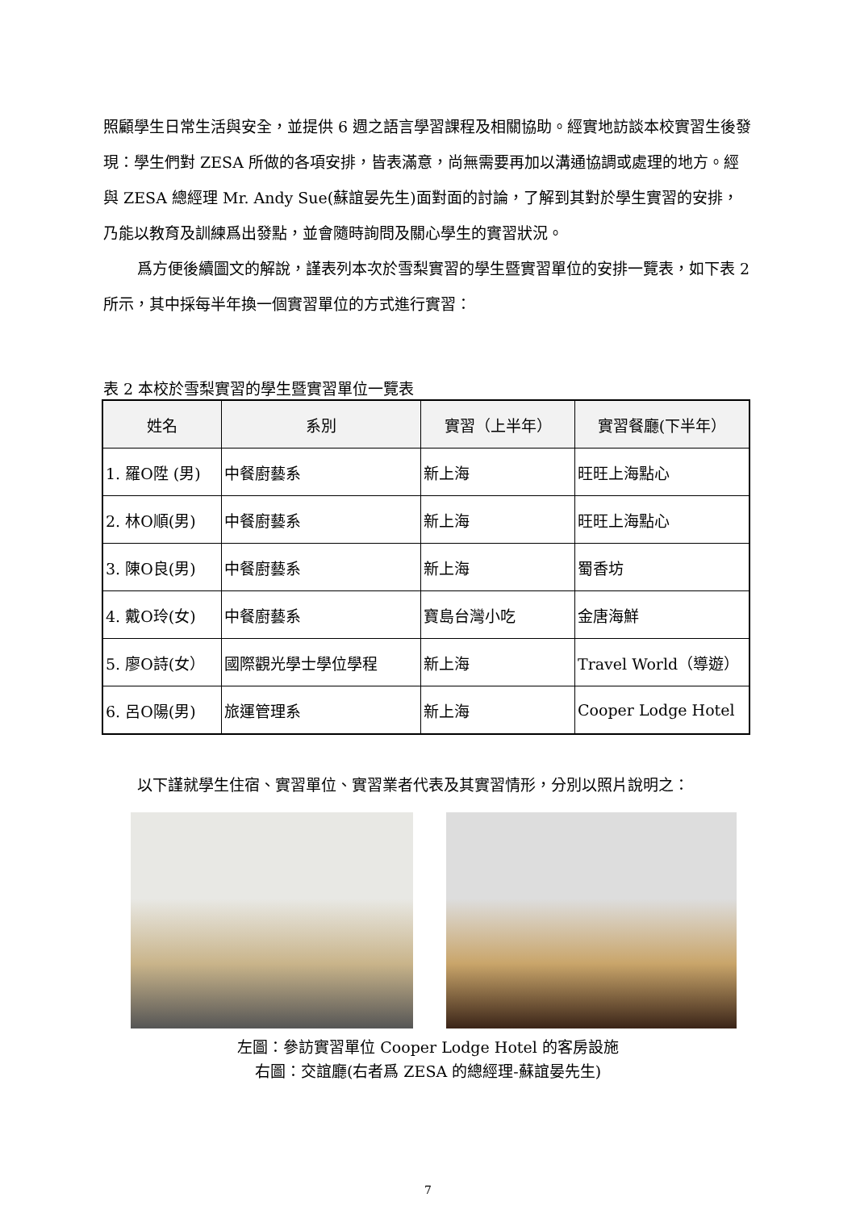照顧學生日常生活與安全，並提供 6 週之語言學習課程及相關協助。經實地訪談本校實習生後發現：學生們對 ZESA 所做的各項安排，皆表滿意，尚無需要再加以溝通協調或處理的地方。經與 ZESA 總經理 Mr. Andy Sue(蘇誼晏先生)面對面的討論，了解到其對於學生實習的安排，乃能以教育及訓練爲出發點，並會隨時詢問及關心學生的實習狀況。
爲方便後續圖文的解說，謹表列本次於雪梨實習的學生暨實習單位的安排一覽表，如下表 2 所示，其中採每半年換一個實習單位的方式進行實習：
表 2 本校於雪梨實習的學生暨實習單位一覽表
| 姓名 | 系別 | 實習（上半年） | 實習餐廳(下半年） |
| --- | --- | --- | --- |
| 1. 羅O陞 (男) | 中餐廚藝系 | 新上海 | 旺旺上海點心 |
| 2. 林O順(男) | 中餐廚藝系 | 新上海 | 旺旺上海點心 |
| 3. 陳O良(男) | 中餐廚藝系 | 新上海 | 蜀香坊 |
| 4. 戴O玲(女) | 中餐廚藝系 | 寶島台灣小吃 | 金唐海鮮 |
| 5. 廖O詩(女） | 國際觀光學士學位學程 | 新上海 | Travel World（導遊） |
| 6. 呂O陽(男) | 旅運管理系 | 新上海 | Cooper Lodge Hotel |
以下謹就學生住宿、實習單位、實習業者代表及其實習情形，分別以照片說明之：
左圖：參訪實習單位 Cooper Lodge Hotel 的客房設施
右圖：交誼廳(右者爲 ZESA 的總經理-蘇誼晏先生)
7